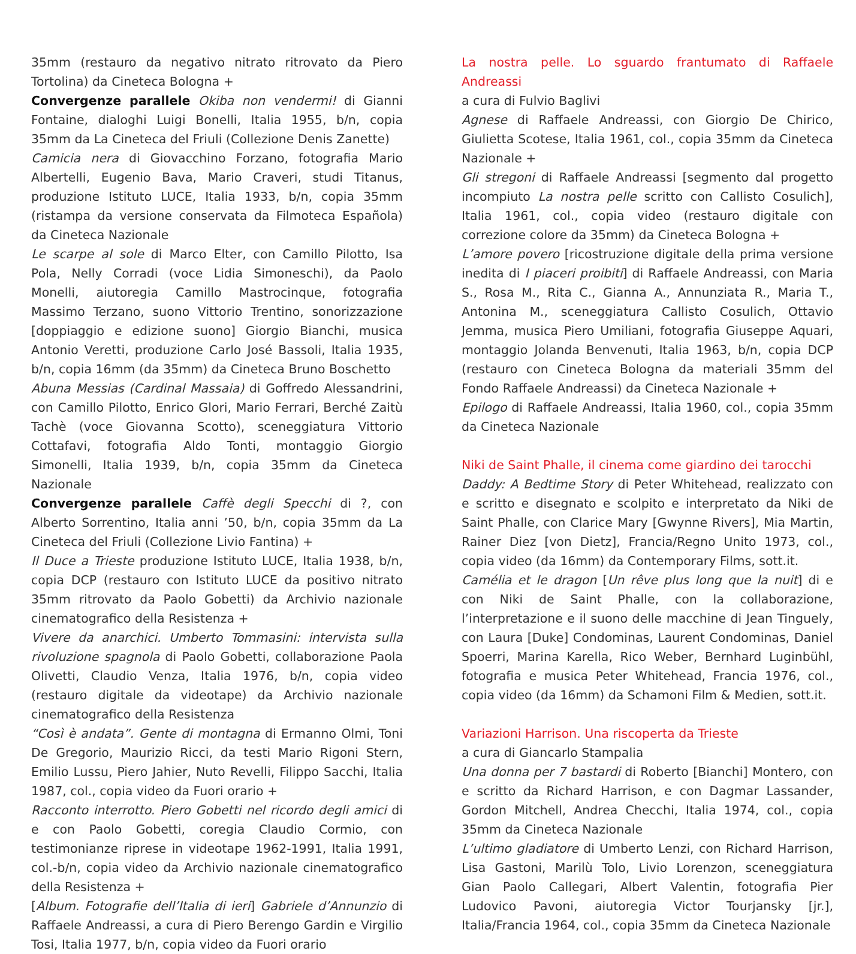35mm (restauro da negativo nitrato ritrovato da Piero Tortolina) da Cineteca Bologna +
Convergenze parallele Okiba non vendermi! di Gianni Fontaine, dialoghi Luigi Bonelli, Italia 1955, b/n, copia 35mm da La Cineteca del Friuli (Collezione Denis Zanette)
Camicia nera di Giovacchino Forzano, fotografia Mario Albertelli, Eugenio Bava, Mario Craveri, studi Titanus, produzione Istituto LUCE, Italia 1933, b/n, copia 35mm (ristampa da versione conservata da Filmoteca Española) da Cineteca Nazionale
Le scarpe al sole di Marco Elter, con Camillo Pilotto, Isa Pola, Nelly Corradi (voce Lidia Simoneschi), da Paolo Monelli, aiutoregia Camillo Mastrocinque, fotografia Massimo Terzano, suono Vittorio Trentino, sonorizzazione [doppiaggio e edizione suono] Giorgio Bianchi, musica Antonio Veretti, produzione Carlo José Bassoli, Italia 1935, b/n, copia 16mm (da 35mm) da Cineteca Bruno Boschetto
Abuna Messias (Cardinal Massaia) di Goffredo Alessandrini, con Camillo Pilotto, Enrico Glori, Mario Ferrari, Berché Zaitù Tachè (voce Giovanna Scotto), sceneggiatura Vittorio Cottafavi, fotografia Aldo Tonti, montaggio Giorgio Simonelli, Italia 1939, b/n, copia 35mm da Cineteca Nazionale
Convergenze parallele Caffè degli Specchi di ?, con Alberto Sorrentino, Italia anni ’50, b/n, copia 35mm da La Cineteca del Friuli (Collezione Livio Fantina) +
Il Duce a Trieste produzione Istituto LUCE, Italia 1938, b/n, copia DCP (restauro con Istituto LUCE da positivo nitrato 35mm ritrovato da Paolo Gobetti) da Archivio nazionale cinematografico della Resistenza +
Vivere da anarchici. Umberto Tommasini: intervista sulla rivoluzione spagnola di Paolo Gobetti, collaborazione Paola Olivetti, Claudio Venza, Italia 1976, b/n, copia video (restauro digitale da videotape) da Archivio nazionale cinematografico della Resistenza
“Così è andata”. Gente di montagna di Ermanno Olmi, Toni De Gregorio, Maurizio Ricci, da testi Mario Rigoni Stern, Emilio Lussu, Piero Jahier, Nuto Revelli, Filippo Sacchi, Italia 1987, col., copia video da Fuori orario +
Racconto interrotto. Piero Gobetti nel ricordo degli amici di e con Paolo Gobetti, coregia Claudio Cormio, con testimonianze riprese in videotape 1962-1991, Italia 1991, col.-b/n, copia video da Archivio nazionale cinematografico della Resistenza +
[Album. Fotografie dell’Italia di ieri] Gabriele d’Annunzio di Raffaele Andreassi, a cura di Piero Berengo Gardin e Virgilio Tosi, Italia 1977, b/n, copia video da Fuori orario
La nostra pelle. Lo sguardo frantumato di Raffaele Andreassi
a cura di Fulvio Baglivi
Agnese di Raffaele Andreassi, con Giorgio De Chirico, Giulietta Scotese, Italia 1961, col., copia 35mm da Cineteca Nazionale +
Gli stregoni di Raffaele Andreassi [segmento dal progetto incompiuto La nostra pelle scritto con Callisto Cosulich], Italia 1961, col., copia video (restauro digitale con correzione colore da 35mm) da Cineteca Bologna +
L’amore povero [ricostruzione digitale della prima versione inedita di I piaceri proibiti] di Raffaele Andreassi, con Maria S., Rosa M., Rita C., Gianna A., Annunziata R., Maria T., Antonina M., sceneggiatura Callisto Cosulich, Ottavio Jemma, musica Piero Umiliani, fotografia Giuseppe Aquari, montaggio Jolanda Benvenuti, Italia 1963, b/n, copia DCP (restauro con Cineteca Bologna da materiali 35mm del Fondo Raffaele Andreassi) da Cineteca Nazionale +
Epilogo di Raffaele Andreassi, Italia 1960, col., copia 35mm da Cineteca Nazionale
Niki de Saint Phalle, il cinema come giardino dei tarocchi
Daddy: A Bedtime Story di Peter Whitehead, realizzato con e scritto e disegnato e scolpito e interpretato da Niki de Saint Phalle, con Clarice Mary [Gwynne Rivers], Mia Martin, Rainer Diez [von Dietz], Francia/Regno Unito 1973, col., copia video (da 16mm) da Contemporary Films, sott.it.
Camélia et le dragon [Un rêve plus long que la nuit] di e con Niki de Saint Phalle, con la collaborazione, l’interpretazione e il suono delle macchine di Jean Tinguely, con Laura [Duke] Condominas, Laurent Condominas, Daniel Spoerri, Marina Karella, Rico Weber, Bernhard Luginbühl, fotografia e musica Peter Whitehead, Francia 1976, col., copia video (da 16mm) da Schamoni Film & Medien, sott.it.
Variazioni Harrison. Una riscoperta da Trieste
a cura di Giancarlo Stampalia
Una donna per 7 bastardi di Roberto [Bianchi] Montero, con e scritto da Richard Harrison, e con Dagmar Lassander, Gordon Mitchell, Andrea Checchi, Italia 1974, col., copia 35mm da Cineteca Nazionale
L’ultimo gladiatore di Umberto Lenzi, con Richard Harrison, Lisa Gastoni, Marilù Tolo, Livio Lorenzon, sceneggiatura Gian Paolo Callegari, Albert Valentin, fotografia Pier Ludovico Pavoni, aiutoregia Victor Tourjansky [jr.], Italia/Francia 1964, col., copia 35mm da Cineteca Nazionale